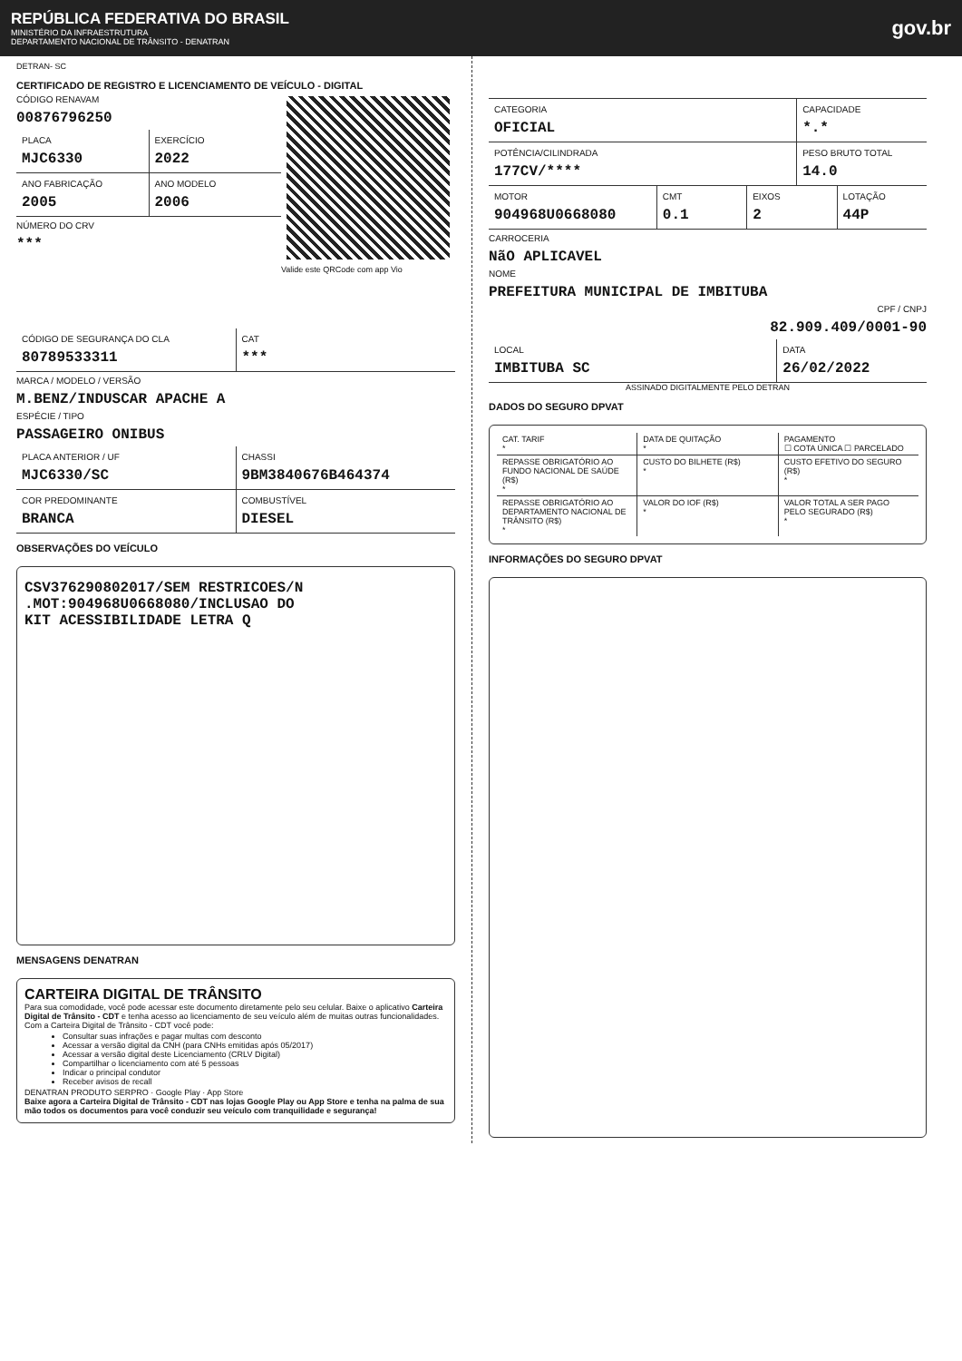REPÚBLICA FEDERATIVA DO BRASIL
MINISTÉRIO DA INFRAESTRUTURA
DEPARTAMENTO NACIONAL DE TRÂNSITO - DENATRAN
gov.br
DETRAN- SC
CERTIFICADO DE REGISTRO E LICENCIAMENTO DE VEÍCULO - DIGITAL
CÓDIGO RENAVAM
00876796250
PLACA
MJC6330
EXERCÍCIO
2022
ANO FABRICAÇÃO
2005
ANO MODELO
2006
NÚMERO DO CRV
***
Valide este QRCode com app Vio
CÓDIGO DE SEGURANÇA DO CLA
80789533311
CAT
***
MARCA / MODELO / VERSÃO
M.BENZ/INDUSCAR APACHE A
ESPÉCIE / TIPO
PASSAGEIRO ONIBUS
PLACA ANTERIOR / UF
MJC6330/SC
CHASSI
9BM3840676B464374
COR PREDOMINANTE
BRANCA
COMBUSTÍVEL
DIESEL
OBSERVAÇÕES DO VEÍCULO
CSV376290802017/SEM RESTRICOES/N
.MOT:904968U0668080/INCLUSAO DO
KIT ACESSIBILIDADE LETRA Q
MENSAGENS DENATRAN
CARTEIRA DIGITAL DE TRÂNSITO
Para sua comodidade, você pode acessar este documento diretamente pelo seu celular. Baixe o aplicativo Carteira Digital de Trânsito - CDT e tenha acesso ao licenciamento de seu veículo além de muitas outras funcionalidades.
Com a Carteira Digital de Trânsito - CDT você pode:
Consultar suas infrações e pagar multas com desconto
Acessar a versão digital da CNH (para CNHs emitidas após 05/2017)
Acessar a versão digital deste Licenciamento (CRLV Digital)
Compartilhar o licenciamento com até 5 pessoas
Indicar o principal condutor
Receber avisos de recall
DENATRAN PRODUTO SERPRO · Google Play · App Store
Baixe agora a Carteira Digital de Trânsito - CDT nas lojas Google Play ou App Store e tenha na palma de sua mão todos os documentos para você conduzir seu veículo com tranquilidade e segurança!
CATEGORIA
OFICIAL
CAPACIDADE
*.*
POTÊNCIA/CILINDRADA
177CV/****
PESO BRUTO TOTAL
14.0
MOTOR
904968U0668080
CMT
0.1
EIXOS
2
LOTAÇÃO
44P
CARROCERIA
NãO APLICAVEL
NOME
PREFEITURA MUNICIPAL DE IMBITUBA
CPF / CNPJ
82.909.409/0001-90
LOCAL
IMBITUBA SC
DATA
26/02/2022
ASSINADO DIGITALMENTE PELO DETRAN
DADOS DO SEGURO DPVAT
CAT. TARIF
*
DATA DE QUITAÇÃO
*
PAGAMENTO
☐ COTA ÚNICA ☐ PARCELADO
REPASSE OBRIGATÓRIO AO FUNDO NACIONAL DE SAÚDE (R$)
*
CUSTO DO BILHETE (R$)
*
CUSTO EFETIVO DO SEGURO (R$)
*
REPASSE OBRIGATÓRIO AO DEPARTAMENTO NACIONAL DE TRÂNSITO (R$)
*
VALOR DO IOF (R$)
*
VALOR TOTAL A SER PAGO PELO SEGURADO (R$)
*
INFORMAÇÕES DO SEGURO DPVAT